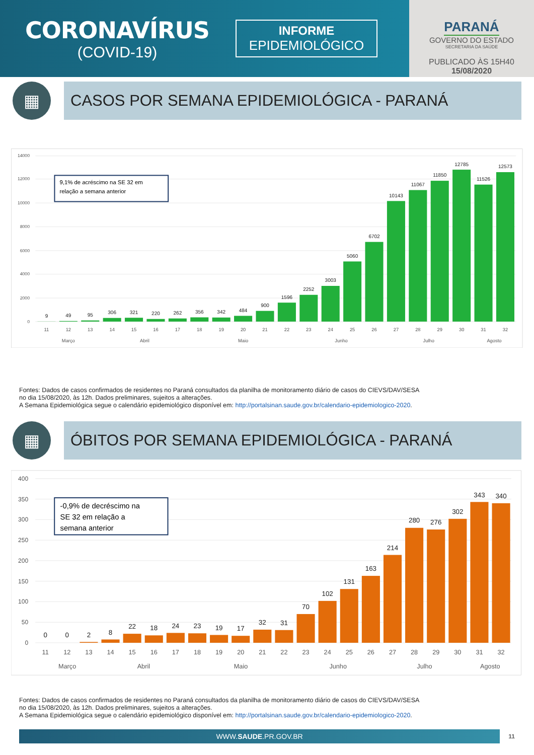CORONAVÍRUS
(COVID-19)
INFORME
EPIDEMIOLÓGICO
PARANÁ
GOVERNO DO ESTADO
SECRETARIA DA SAÚDE
PUBLICADO ÀS 15H40
15/08/2020
▦
CASOS POR SEMANA EPIDEMIOLÓGICA - PARANÁ
14000
12000
10000
8000
6000
4000
2000
0
9,1% de acréscimo na SE 32 em
relação a semana anterior
9
49
95
306
321
220
262
356
342
484
900
1596
2252
3003
5060
6702
10143
11067
11850
12785
11526
12573
11
12
13
14
15
16
17
18
19
20
21
22
23
24
25
26
27
28
29
30
31
32
Março
Abril
Maio
Junho
Julho
Agosto
Fontes: Dados de casos confirmados de residentes no Paraná consultados da planilha de monitoramento diário de casos do CIEVS/DAV/SESA
no dia 15/08/2020, às 12h. Dados preliminares, sujeitos a alterações.
A Semana Epidemiológica segue o calendário epidemiológico disponível em: http://portalsinan.saude.gov.br/calendario-epidemiologico-2020.
▦
ÓBITOS POR SEMANA EPIDEMIOLÓGICA - PARANÁ
400
350
300
250
200
150
100
50
0
-0,9% de decréscimo na
SE 32 em relação a
semana anterior
0
0
2
8
22
18
24
23
19
17
32
31
70
102
131
163
214
280
276
302
343
340
11
12
13
14
15
16
17
18
19
20
21
22
23
24
25
26
27
28
29
30
31
32
Março
Abril
Maio
Junho
Julho
Agosto
Fontes: Dados de casos confirmados de residentes no Paraná consultados da planilha de monitoramento diário de casos do CIEVS/DAV/SESA
no dia 15/08/2020, às 12h. Dados preliminares, sujeitos a alterações.
A Semana Epidemiológica segue o calendário epidemiológico disponível em: http://portalsinan.saude.gov.br/calendario-epidemiologico-2020.
WWW.SAUDE.PR.GOV.BR
11